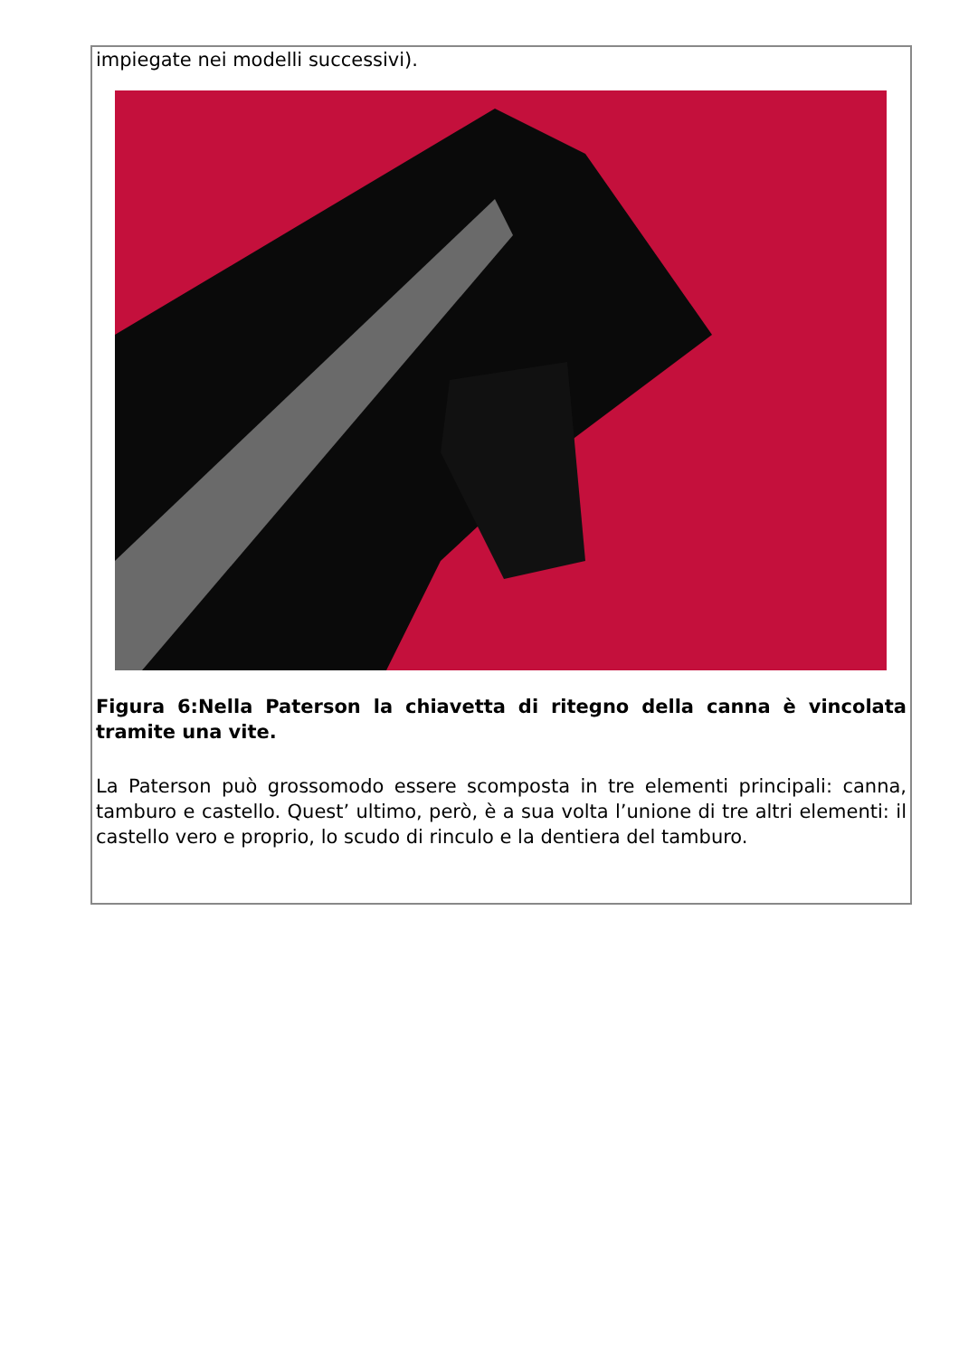impiegate nei modelli successivi).
Figura 6:Nella Paterson la chiavetta di ritegno della canna è vincolata tramite una vite.
La Paterson può grossomodo essere scomposta in tre elementi principali: canna, tamburo e castello. Quest’ ultimo, però, è a sua volta l’unione di tre altri elementi: il castello vero e proprio, lo scudo di rinculo e la dentiera del tamburo.